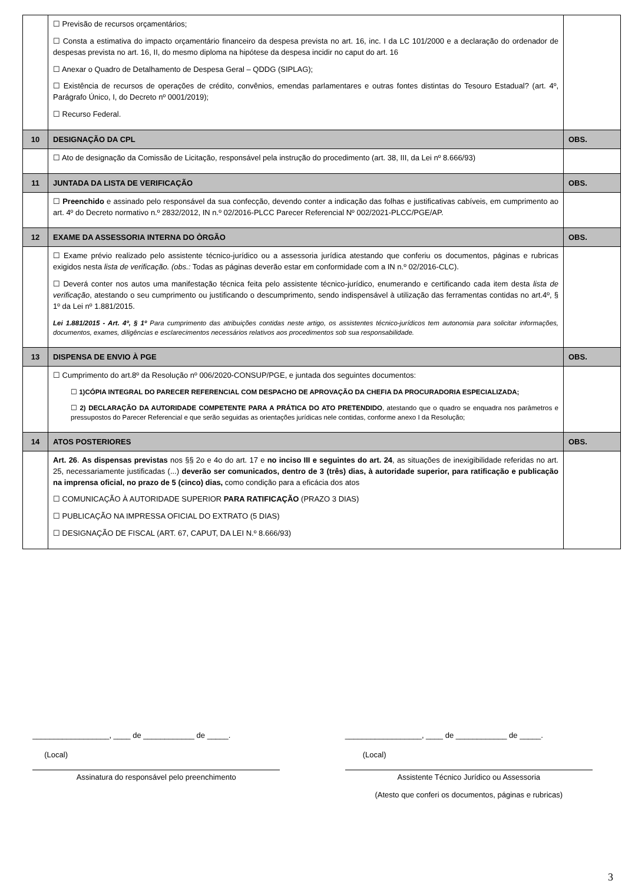| | ☐ Previsão de recursos orçamentários; ☐ Consta a estimativa do impacto orçamentário financeiro da despesa prevista no art. 16, inc. I da LC 101/2000 e a declaração do ordenador de despesas prevista no art. 16, II, do mesmo diploma na hipótese da despesa incidir no caput do art. 16 ☐ Anexar o Quadro de Detalhamento de Despesa Geral – QDDG (SIPLAG); ☐ Existência de recursos de operações de crédito, convênios, emendas parlamentares e outras fontes distintas do Tesouro Estadual? (art. 4º, Parágrafo Único, I, do Decreto nº 0001/2019); ☐ Recurso Federal. | |
| 10 | DESIGNAÇÃO DA CPL | OBS. |
| | ☐ Ato de designação da Comissão de Licitação, responsável pela instrução do procedimento (art. 38, III, da Lei nº 8.666/93) | |
| 11 | JUNTADA DA LISTA DE VERIFICAÇÃO | OBS. |
| | ☐ Preenchido e assinado pelo responsável da sua confecção, devendo conter a indicação das folhas e justificativas cabíveis, em cumprimento ao art. 4º do Decreto normativo n.º 2832/2012, IN n.º 02/2016-PLCC Parecer Referencial Nº 002/2021-PLCC/PGE/AP. | |
| 12 | EXAME DA ASSESSORIA INTERNA DO ÒRGÃO | OBS. |
| | ☐ Exame prévio realizado pelo assistente técnico-jurídico ou a assessoria jurídica atestando que conferiu os documentos, páginas e rubricas exigidos nesta lista de verificação. (obs.: Todas as páginas deverão estar em conformidade com a IN n.º 02/2016-CLC). ☐ Deverá conter nos autos uma manifestação técnica feita pelo assistente técnico-jurídico, enumerando e certificando cada item desta lista de verificação , atestando o seu cumprimento ou justificando o descumprimento, sendo indispensável à utilização das ferramentas contidas no art.4º, § 1º da Lei nº 1.881/2015. Lei 1.881/2015 - Art. 4º, § 1º Para cumprimento das atribuições contidas neste artigo, os assistentes técnico-jurídicos tem autonomia para solicitar informações, documentos, exames, diligências e esclarecimentos necessários relativos aos procedimentos sob sua responsabilidade. | |
| 13 | DISPENSA DE ENVIO À PGE | OBS. |
| | ☐ Cumprimento do art.8º da Resolução nº 006/2020-CONSUP/PGE, e juntada dos seguintes documentos: ☐ 1)CÓPIA INTEGRAL DO PARECER REFERENCIAL COM DESPACHO DE APROVAÇÃO DA CHEFIA DA PROCURADORIA ESPECIALIZADA; ☐ 2) DECLARAÇÃO DA AUTORIDADE COMPETENTE PARA A PRÁTICA DO ATO PRETENDIDO , atestando que o quadro se enquadra nos parâmetros e pressupostos do Parecer Referencial e que serão seguidas as orientações jurídicas nele contidas, conforme anexo I da Resolução; | |
| 14 | ATOS POSTERIORES | OBS. |
| | Art. 26 . As dispensas previstas nos §§ 2o e 4o do art. 17 e no inciso III e seguintes do art. 24 , as situações de inexigibilidade referidas no art. 25, necessariamente justificadas (...) deverão ser comunicados, dentro de 3 (três) dias, à autoridade superior, para ratificação e publicação na imprensa oficial, no prazo de 5 (cinco) dias, como condição para a eficácia dos atos ☐ COMUNICAÇÃO À AUTORIDADE SUPERIOR PARA RATIFICAÇÃO (PRAZO 3 DIAS) ☐ PUBLICAÇÃO NA IMPRESSA OFICIAL DO EXTRATO (5 DIAS) ☐ DESIGNAÇÃO DE FISCAL (ART. 67, CAPUT, DA LEI N.º 8.666/93) | |
__________________, ____ de ____________ de _____. __________________, ____ de ____________ de _____.
(Local) (Local)
Assinatura do responsável pelo preenchimento Assistente Técnico Jurídico ou Assessoria
(Atesto que conferi os documentos, páginas e rubricas)
3